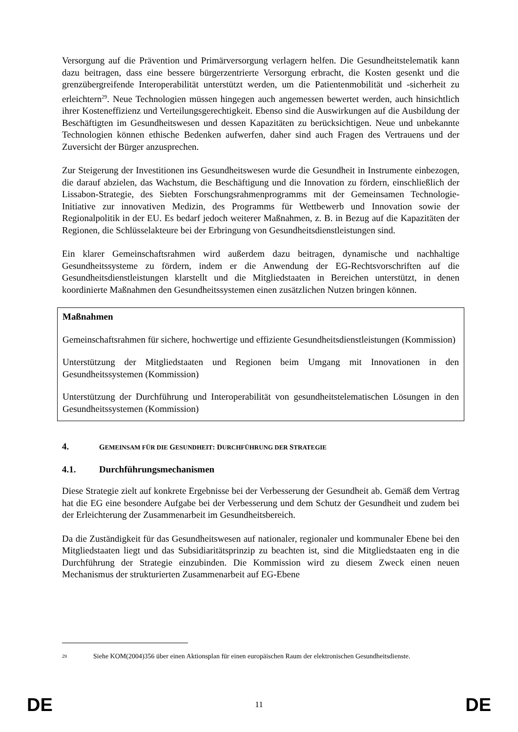Versorgung auf die Prävention und Primärversorgung verlagern helfen. Die Gesundheitstelematik kann dazu beitragen, dass eine bessere bürgerzentrierte Versorgung erbracht, die Kosten gesenkt und die grenzübergreifende Interoperabilität unterstützt werden, um die Patientenmobilität und -sicherheit zu erleichtern<sup>29</sup>. Neue Technologien müssen hingegen auch angemessen bewertet werden, auch hinsichtlich ihrer Kosteneffizienz und Verteilungsgerechtigkeit. Ebenso sind die Auswirkungen auf die Ausbildung der Beschäftigten im Gesundheitswesen und dessen Kapazitäten zu berücksichtigen. Neue und unbekannte Technologien können ethische Bedenken aufwerfen, daher sind auch Fragen des Vertrauens und der Zuversicht der Bürger anzusprechen.
Zur Steigerung der Investitionen ins Gesundheitswesen wurde die Gesundheit in Instrumente einbezogen, die darauf abzielen, das Wachstum, die Beschäftigung und die Innovation zu fördern, einschließlich der Lissabon-Strategie, des Siebten Forschungsrahmenprogramms mit der Gemeinsamen Technologie-Initiative zur innovativen Medizin, des Programms für Wettbewerb und Innovation sowie der Regionalpolitik in der EU. Es bedarf jedoch weiterer Maßnahmen, z. B. in Bezug auf die Kapazitäten der Regionen, die Schlüsselakteure bei der Erbringung von Gesundheitsdienstleistungen sind.
Ein klarer Gemeinschaftsrahmen wird außerdem dazu beitragen, dynamische und nachhaltige Gesundheitssysteme zu fördern, indem er die Anwendung der EG-Rechtsvorschriften auf die Gesundheitsdienstleistungen klarstellt und die Mitgliedstaaten in Bereichen unterstützt, in denen koordinierte Maßnahmen den Gesundheitssystemen einen zusätzlichen Nutzen bringen können.
Maßnahmen
Gemeinschaftsrahmen für sichere, hochwertige und effiziente Gesundheitsdienstleistungen (Kommission)
Unterstützung der Mitgliedstaaten und Regionen beim Umgang mit Innovationen in den Gesundheitssystemen (Kommission)
Unterstützung der Durchführung und Interoperabilität von gesundheitstelematischen Lösungen in den Gesundheitssystemen (Kommission)
4. GEMEINSAM FÜR DIE GESUNDHEIT: DURCHFÜHRUNG DER STRATEGIE
4.1. Durchführungsmechanismen
Diese Strategie zielt auf konkrete Ergebnisse bei der Verbesserung der Gesundheit ab. Gemäß dem Vertrag hat die EG eine besondere Aufgabe bei der Verbesserung und dem Schutz der Gesundheit und zudem bei der Erleichterung der Zusammenarbeit im Gesundheitsbereich.
Da die Zuständigkeit für das Gesundheitswesen auf nationaler, regionaler und kommunaler Ebene bei den Mitgliedstaaten liegt und das Subsidiaritätsprinzip zu beachten ist, sind die Mitgliedstaaten eng in die Durchführung der Strategie einzubinden. Die Kommission wird zu diesem Zweck einen neuen Mechanismus der strukturierten Zusammenarbeit auf EG-Ebene
<sup>29</sup> Siehe KOM(2004)356 über einen Aktionsplan für einen europäischen Raum der elektronischen Gesundheitsdienste.
DE 11 DE